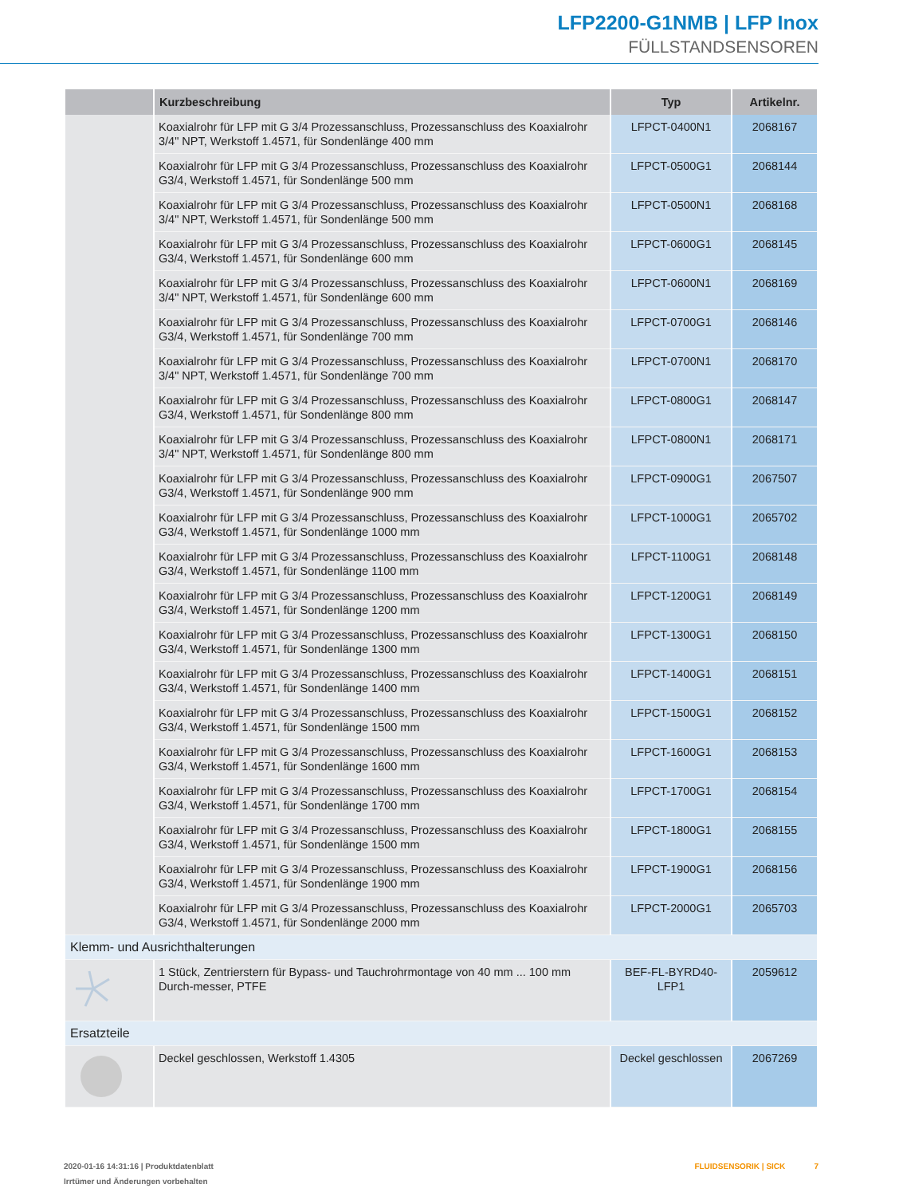LFP2200-G1NMB | LFP Inox
FÜLLSTANDSENSOREN
| | Kurzbeschreibung | Typ | Artikelnr. |
| --- | --- | --- | --- |
| | Koaxialrohr für LFP mit G 3/4 Prozessanschluss, Prozessanschluss des Koaxialrohr 3/4" NPT, Werkstoff 1.4571, für Sondenlänge 400 mm | LFPCT-0400N1 | 2068167 |
| | Koaxialrohr für LFP mit G 3/4 Prozessanschluss, Prozessanschluss des Koaxialrohr G3/4, Werkstoff 1.4571, für Sondenlänge 500 mm | LFPCT-0500G1 | 2068144 |
| | Koaxialrohr für LFP mit G 3/4 Prozessanschluss, Prozessanschluss des Koaxialrohr 3/4" NPT, Werkstoff 1.4571, für Sondenlänge 500 mm | LFPCT-0500N1 | 2068168 |
| | Koaxialrohr für LFP mit G 3/4 Prozessanschluss, Prozessanschluss des Koaxialrohr G3/4, Werkstoff 1.4571, für Sondenlänge 600 mm | LFPCT-0600G1 | 2068145 |
| | Koaxialrohr für LFP mit G 3/4 Prozessanschluss, Prozessanschluss des Koaxialrohr 3/4" NPT, Werkstoff 1.4571, für Sondenlänge 600 mm | LFPCT-0600N1 | 2068169 |
| | Koaxialrohr für LFP mit G 3/4 Prozessanschluss, Prozessanschluss des Koaxialrohr G3/4, Werkstoff 1.4571, für Sondenlänge 700 mm | LFPCT-0700G1 | 2068146 |
| | Koaxialrohr für LFP mit G 3/4 Prozessanschluss, Prozessanschluss des Koaxialrohr 3/4" NPT, Werkstoff 1.4571, für Sondenlänge 700 mm | LFPCT-0700N1 | 2068170 |
| | Koaxialrohr für LFP mit G 3/4 Prozessanschluss, Prozessanschluss des Koaxialrohr G3/4, Werkstoff 1.4571, für Sondenlänge 800 mm | LFPCT-0800G1 | 2068147 |
| | Koaxialrohr für LFP mit G 3/4 Prozessanschluss, Prozessanschluss des Koaxialrohr 3/4" NPT, Werkstoff 1.4571, für Sondenlänge 800 mm | LFPCT-0800N1 | 2068171 |
| | Koaxialrohr für LFP mit G 3/4 Prozessanschluss, Prozessanschluss des Koaxialrohr G3/4, Werkstoff 1.4571, für Sondenlänge 900 mm | LFPCT-0900G1 | 2067507 |
| | Koaxialrohr für LFP mit G 3/4 Prozessanschluss, Prozessanschluss des Koaxialrohr G3/4, Werkstoff 1.4571, für Sondenlänge 1000 mm | LFPCT-1000G1 | 2065702 |
| | Koaxialrohr für LFP mit G 3/4 Prozessanschluss, Prozessanschluss des Koaxialrohr G3/4, Werkstoff 1.4571, für Sondenlänge 1100 mm | LFPCT-1100G1 | 2068148 |
| | Koaxialrohr für LFP mit G 3/4 Prozessanschluss, Prozessanschluss des Koaxialrohr G3/4, Werkstoff 1.4571, für Sondenlänge 1200 mm | LFPCT-1200G1 | 2068149 |
| | Koaxialrohr für LFP mit G 3/4 Prozessanschluss, Prozessanschluss des Koaxialrohr G3/4, Werkstoff 1.4571, für Sondenlänge 1300 mm | LFPCT-1300G1 | 2068150 |
| | Koaxialrohr für LFP mit G 3/4 Prozessanschluss, Prozessanschluss des Koaxialrohr G3/4, Werkstoff 1.4571, für Sondenlänge 1400 mm | LFPCT-1400G1 | 2068151 |
| | Koaxialrohr für LFP mit G 3/4 Prozessanschluss, Prozessanschluss des Koaxialrohr G3/4, Werkstoff 1.4571, für Sondenlänge 1500 mm | LFPCT-1500G1 | 2068152 |
| | Koaxialrohr für LFP mit G 3/4 Prozessanschluss, Prozessanschluss des Koaxialrohr G3/4, Werkstoff 1.4571, für Sondenlänge 1600 mm | LFPCT-1600G1 | 2068153 |
| | Koaxialrohr für LFP mit G 3/4 Prozessanschluss, Prozessanschluss des Koaxialrohr G3/4, Werkstoff 1.4571, für Sondenlänge 1700 mm | LFPCT-1700G1 | 2068154 |
| | Koaxialrohr für LFP mit G 3/4 Prozessanschluss, Prozessanschluss des Koaxialrohr G3/4, Werkstoff 1.4571, für Sondenlänge 1500 mm | LFPCT-1800G1 | 2068155 |
| | Koaxialrohr für LFP mit G 3/4 Prozessanschluss, Prozessanschluss des Koaxialrohr G3/4, Werkstoff 1.4571, für Sondenlänge 1900 mm | LFPCT-1900G1 | 2068156 |
| | Koaxialrohr für LFP mit G 3/4 Prozessanschluss, Prozessanschluss des Koaxialrohr G3/4, Werkstoff 1.4571, für Sondenlänge 2000 mm | LFPCT-2000G1 | 2065703 |
| Klemm- und Ausrichthalterungen | | | |
| | 1 Stück, Zentrierstern für Bypass- und Tauchrohrmontage von 40 mm ... 100 mm Durch-messer, PTFE | BEF-FL-BYRD40-LFP1 | 2059612 |
| Ersatzteile | | | |
| | Deckel geschlossen, Werkstoff 1.4305 | Deckel geschlossen | 2067269 |
2020-01-16 14:31:16 | Produktdatenblatt
Irrtümer und Änderungen vorbehalten
FLUIDSENSORIK | SICK 7